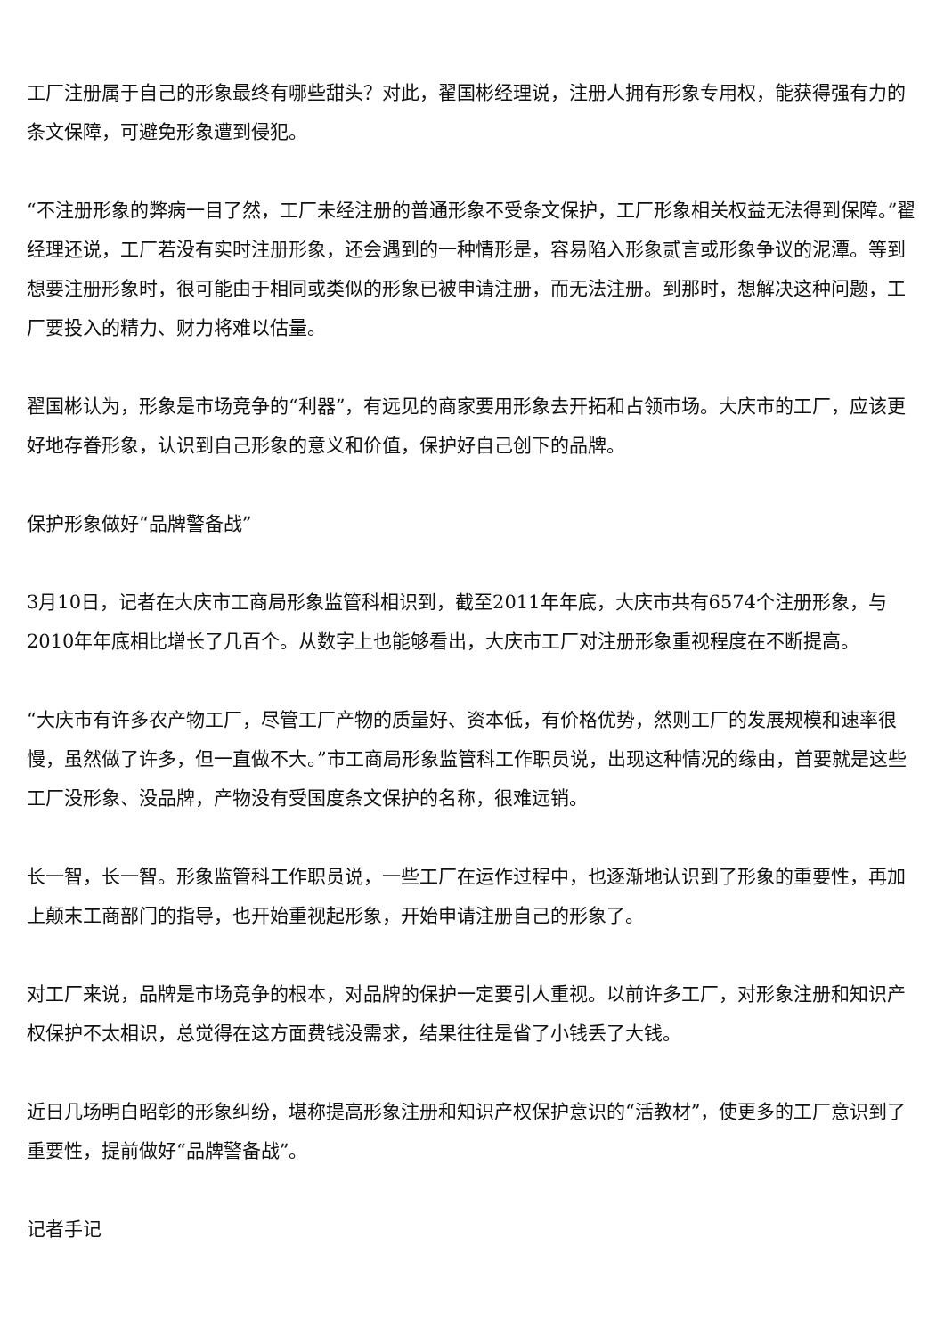工厂注册属于自己的形象最终有哪些甜头？对此，翟国彬经理说，注册人拥有形象专用权，能获得强有力的条文保障，可避免形象遭到侵犯。
“不注册形象的弊病一目了然，工厂未经注册的普通形象不受条文保护，工厂形象相关权益无法得到保障。”翟经理还说，工厂若没有实时注册形象，还会遇到的一种情形是，容易陷入形象贰言或形象争议的泥潭。等到想要注册形象时，很可能由于相同或类似的形象已被申请注册，而无法注册。到那时，想解决这种问题，工厂要投入的精力、财力将难以估量。
翟国彬认为，形象是市场竞争的“利器”，有远见的商家要用形象去开拓和占领市场。大庆市的工厂，应该更好地存眷形象，认识到自己形象的意义和价值，保护好自己创下的品牌。
保护形象做好“品牌警备战”
3月10日，记者在大庆市工商局形象监管科相识到，截至2011年年底，大庆市共有6574个注册形象，与2010年年底相比增长了几百个。从数字上也能够看出，大庆市工厂对注册形象重视程度在不断提高。
“大庆市有许多农产物工厂，尽管工厂产物的质量好、资本低，有价格优势，然则工厂的发展规模和速率很慢，虽然做了许多，但一直做不大。”市工商局形象监管科工作职员说，出现这种情况的缘由，首要就是这些工厂没形象、没品牌，产物没有受国度条文保护的名称，很难远销。
长一智，长一智。形象监管科工作职员说，一些工厂在运作过程中，也逐渐地认识到了形象的重要性，再加上颠末工商部门的指导，也开始重视起形象，开始申请注册自己的形象了。
对工厂来说，品牌是市场竞争的根本，对品牌的保护一定要引人重视。以前许多工厂，对形象注册和知识产权保护不太相识，总觉得在这方面费钱没需求，结果往往是省了小钱丢了大钱。
近日几场明白昭彰的形象纠纷，堪称提高形象注册和知识产权保护意识的“活教材”，使更多的工厂意识到了重要性，提前做好“品牌警备战”。
记者手记